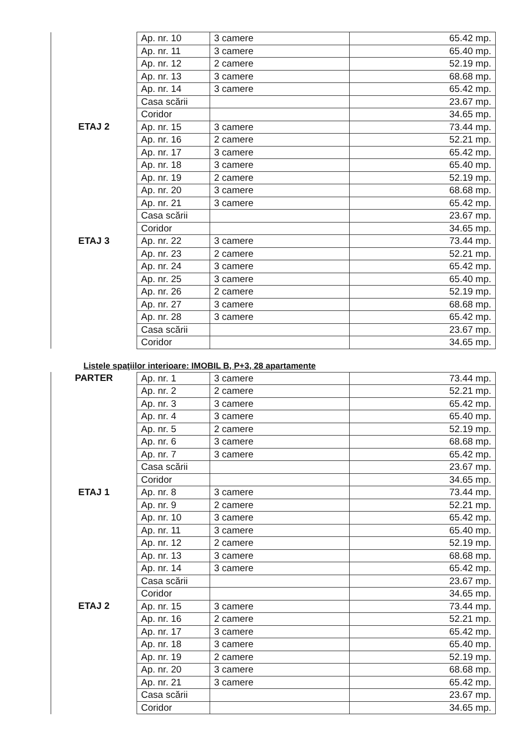| | Ap. nr. 10 | 3 camere | 65.42 mp. |
| | Ap. nr. 11 | 3 camere | 65.40 mp. |
| | Ap. nr. 12 | 2 camere | 52.19 mp. |
| | Ap. nr. 13 | 3 camere | 68.68 mp. |
| | Ap. nr. 14 | 3 camere | 65.42 mp. |
| | Casa scării | | 23.67 mp. |
| | Coridor | | 34.65 mp. |
| ETAJ 2 | Ap. nr. 15 | 3 camere | 73.44 mp. |
| | Ap. nr. 16 | 2 camere | 52.21 mp. |
| | Ap. nr. 17 | 3 camere | 65.42 mp. |
| | Ap. nr. 18 | 3 camere | 65.40 mp. |
| | Ap. nr. 19 | 2 camere | 52.19 mp. |
| | Ap. nr. 20 | 3 camere | 68.68 mp. |
| | Ap. nr. 21 | 3 camere | 65.42 mp. |
| | Casa scării | | 23.67 mp. |
| | Coridor | | 34.65 mp. |
| ETAJ 3 | Ap. nr. 22 | 3 camere | 73.44 mp. |
| | Ap. nr. 23 | 2 camere | 52.21 mp. |
| | Ap. nr. 24 | 3 camere | 65.42 mp. |
| | Ap. nr. 25 | 3 camere | 65.40 mp. |
| | Ap. nr. 26 | 2 camere | 52.19 mp. |
| | Ap. nr. 27 | 3 camere | 68.68 mp. |
| | Ap. nr. 28 | 3 camere | 65.42 mp. |
| | Casa scării | | 23.67 mp. |
| | Coridor | | 34.65 mp. |
Listele spaţiilor interioare: IMOBIL B, P+3, 28 apartamente
| PARTER | Ap. nr. 1 | 3 camere | 73.44 mp. |
| | Ap. nr. 2 | 2 camere | 52.21 mp. |
| | Ap. nr. 3 | 3 camere | 65.42 mp. |
| | Ap. nr. 4 | 3 camere | 65.40 mp. |
| | Ap. nr. 5 | 2 camere | 52.19 mp. |
| | Ap. nr. 6 | 3 camere | 68.68 mp. |
| | Ap. nr. 7 | 3 camere | 65.42 mp. |
| | Casa scării | | 23.67 mp. |
| | Coridor | | 34.65 mp. |
| ETAJ 1 | Ap. nr. 8 | 3 camere | 73.44 mp. |
| | Ap. nr. 9 | 2 camere | 52.21 mp. |
| | Ap. nr. 10 | 3 camere | 65.42 mp. |
| | Ap. nr. 11 | 3 camere | 65.40 mp. |
| | Ap. nr. 12 | 2 camere | 52.19 mp. |
| | Ap. nr. 13 | 3 camere | 68.68 mp. |
| | Ap. nr. 14 | 3 camere | 65.42 mp. |
| | Casa scării | | 23.67 mp. |
| | Coridor | | 34.65 mp. |
| ETAJ 2 | Ap. nr. 15 | 3 camere | 73.44 mp. |
| | Ap. nr. 16 | 2 camere | 52.21 mp. |
| | Ap. nr. 17 | 3 camere | 65.42 mp. |
| | Ap. nr. 18 | 3 camere | 65.40 mp. |
| | Ap. nr. 19 | 2 camere | 52.19 mp. |
| | Ap. nr. 20 | 3 camere | 68.68 mp. |
| | Ap. nr. 21 | 3 camere | 65.42 mp. |
| | Casa scării | | 23.67 mp. |
| | Coridor | | 34.65 mp. |